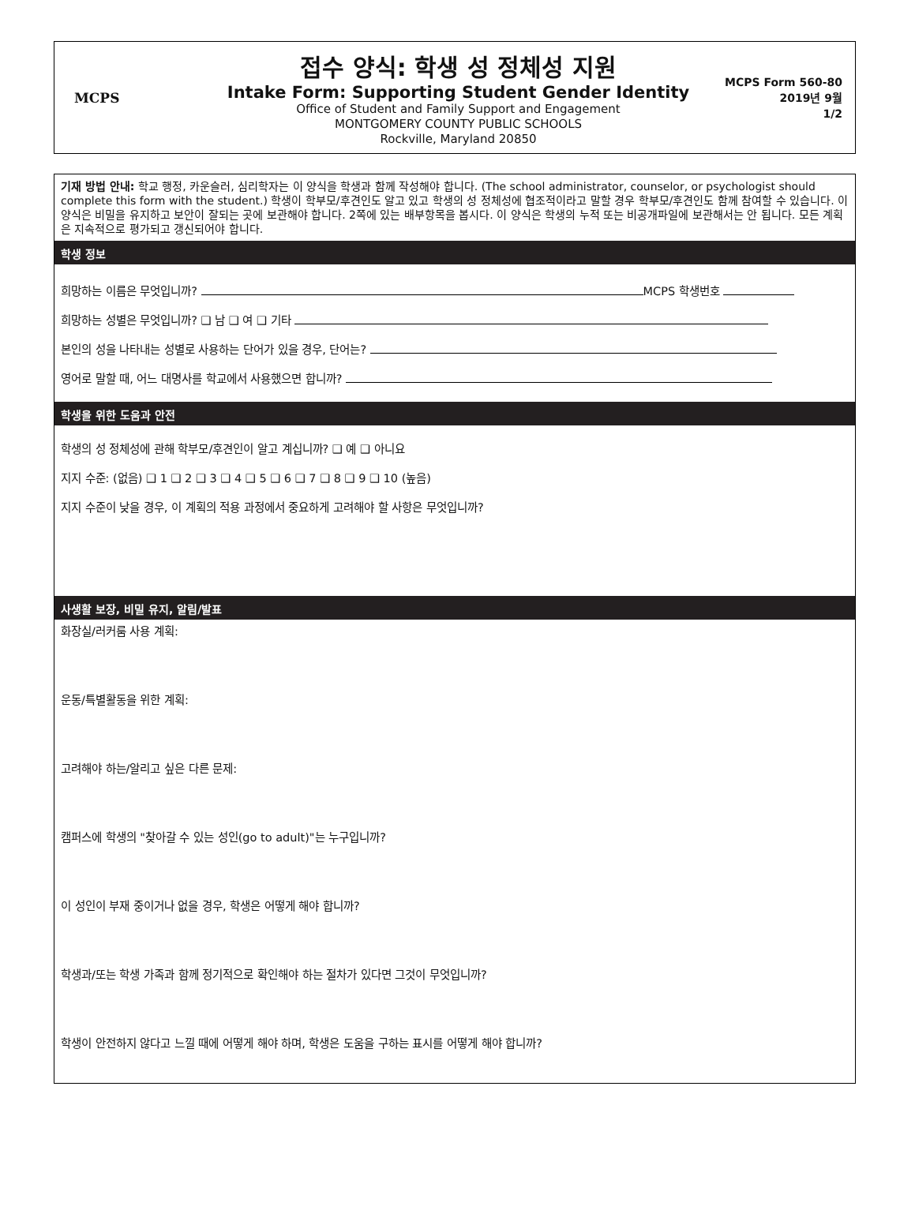MCPS
접수 양식: 학생 성 정체성 지원
Intake Form: Supporting Student Gender Identity
Office of Student and Family Support and Engagement
MONTGOMERY COUNTY PUBLIC SCHOOLS
Rockville, Maryland 20850
MCPS Form 560-80
2019년 9월
1/2
기재 방법 안내: 학교 행정, 카운슬러, 심리학자는 이 양식을 학생과 함께 작성해야 합니다. (The school administrator, counselor, or psychologist should complete this form with the student.) 학생이 학부모/후견인도 알고 있고 학생의 성 정체성에 협조적이라고 말할 경우 학부모/후견인도 함께 참여할 수 있습니다. 이 양식은 비밀을 유지하고 보안이 잘되는 곳에 보관해야 합니다. 2쪽에 있는 배부항목을 봅시다. 이 양식은 학생의 누적 또는 비공개파일에 보관해서는 안 됩니다. 모든 계획은 지속적으로 평가되고 갱신되어야 합니다.
학생 정보
희망하는 이름은 무엇입니까? MCPS 학생번호
희망하는 성별은 무엇입니까? ❑ 남 ❑ 여 ❑ 기타
본인의 성을 나타내는 성별로 사용하는 단어가 있을 경우, 단어는?
영어로 말할 때, 어느 대명사를 학교에서 사용했으면 합니까?
학생을 위한 도움과 안전
학생의 성 정체성에 관해 학부모/후견인이 알고 계십니까? ❑ 예 ❑ 아니요
지지 수준: (없음) ❑ 1 ❑ 2 ❑ 3 ❑ 4 ❑ 5 ❑ 6 ❑ 7 ❑ 8 ❑ 9 ❑ 10 (높음)
지지 수준이 낮을 경우, 이 계획의 적용 과정에서 중요하게 고려해야 할 사항은 무엇입니까?
사생활 보장, 비밀 유지, 알림/발표
화장실/러커룸 사용 계획:
운동/특별활동을 위한 계획:
고려해야 하는/알리고 싶은 다른 문제:
캠퍼스에 학생의 "찾아갈 수 있는 성인(go to adult)"는 누구입니까?
이 성인이 부재 중이거나 없을 경우, 학생은 어떻게 해야 합니까?
학생과/또는 학생 가족과 함께 정기적으로 확인해야 하는 절차가 있다면 그것이 무엇입니까?
학생이 안전하지 않다고 느낄 때에 어떻게 해야 하며, 학생은 도움을 구하는 표시를 어떻게 해야 합니까?